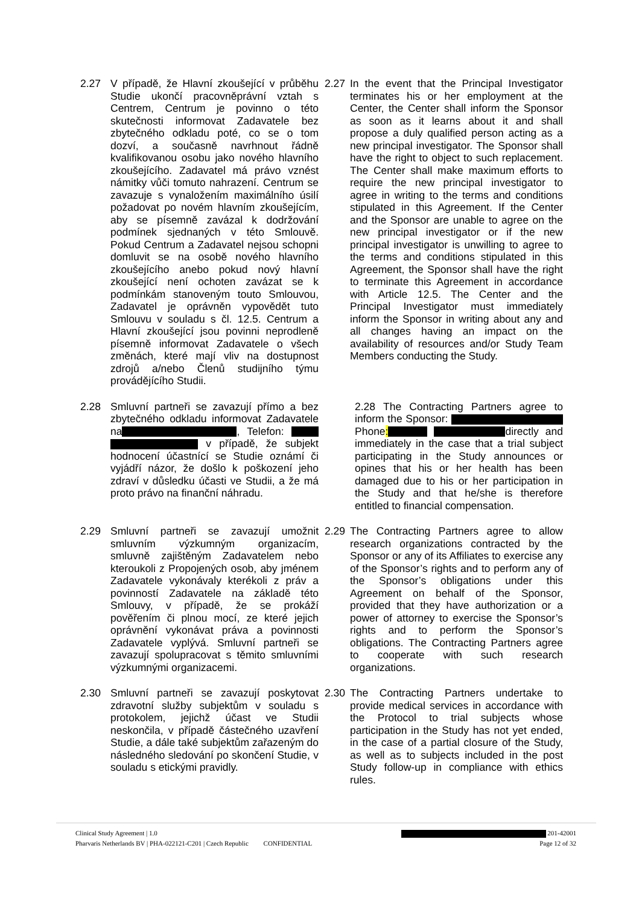2.27 V případě, že Hlavní zkoušející v průběhu Studie ukončí pracovněprávní vztah s Centrem, Centrum je povinno o této skutečnosti informovat Zadavatele bez zbytečného odkladu poté, co se o tom dozví, a současně navrhnout řádně kvalifikovanou osobu jako nového hlavního zkoušejícího. Zadavatel má právo vznést námitky vůči tomuto nahrazení. Centrum se zavazuje s vynaložením maximálního úsilí požadovat po novém hlavním zkoušejícím, aby se písemně zavázal k dodržování podmínek sjednaných v této Smlouvě. Pokud Centrum a Zadavatel nejsou schopni domluvit se na osobě nového hlavního zkoušejícího anebo pokud nový hlavní zkoušející není ochoten zavázat se k podmínkám stanoveným touto Smlouvou, Zadavatel je oprávněn vypovědět tuto Smlouvu v souladu s čl. 12.5. Centrum a Hlavní zkoušející jsou povinni neprodleně písemně informovat Zadavatele o všech změnách, které mají vliv na dostupnost zdrojů a/nebo Členů studijního týmu provádějícího Studii.
2.27 In the event that the Principal Investigator terminates his or her employment at the Center, the Center shall inform the Sponsor as soon as it learns about it and shall propose a duly qualified person acting as a new principal investigator. The Sponsor shall have the right to object to such replacement. The Center shall make maximum efforts to require the new principal investigator to agree in writing to the terms and conditions stipulated in this Agreement. If the Center and the Sponsor are unable to agree on the new principal investigator or if the new principal investigator is unwilling to agree to the terms and conditions stipulated in this Agreement, the Sponsor shall have the right to terminate this Agreement in accordance with Article 12.5. The Center and the Principal Investigator must immediately inform the Sponsor in writing about any and all changes having an impact on the availability of resources and/or Study Team Members conducting the Study.
2.28 Smluvní partneři se zavazují přímo a bez zbytečného odkladu informovat Zadavatele na , Telefon: v případě, že subjekt hodnocení účastnící se Studie oznámí či vyjádří názor, že došlo k poškození jeho zdraví v důsledku účasti ve Studii, a že má proto právo na finanční náhradu.
2.28 The Contracting Partners agree to inform the Sponsor: Phone: directly and immediately in the case that a trial subject participating in the Study announces or opines that his or her health has been damaged due to his or her participation in the Study and that he/she is therefore entitled to financial compensation.
2.29 Smluvní partneři se zavazují umožnit smluvním výzkumným organizacím, smluvně zajištěným Zadavatelem nebo kteroukoli z Propojených osob, aby jménem Zadavatele vykonávaly kterékoli z práv a povinností Zadavatele na základě této Smlouvy, v případě, že se prokáží pověřením či plnou mocí, ze které jejich oprávnění vykonávat práva a povinnosti Zadavatele vyplývá. Smluvní partneři se zavazují spolupracovat s těmito smluvními výzkumnými organizacemi.
2.29 The Contracting Partners agree to allow research organizations contracted by the Sponsor or any of its Affiliates to exercise any of the Sponsor’s rights and to perform any of the Sponsor’s obligations under this Agreement on behalf of the Sponsor, provided that they have authorization or a power of attorney to exercise the Sponsor’s rights and to perform the Sponsor’s obligations. The Contracting Partners agree to cooperate with such research organizations.
2.30 Smluvní partneři se zavazují poskytovat zdravotní služby subjektům v souladu s protokolem, jejichž účast ve Studii neskončila, v případě částečného uzavření Studie, a dále také subjektům zařazeným do následného sledování po skončení Studie, v souladu s etickými pravidly.
2.30 The Contracting Partners undertake to provide medical services in accordance with the Protocol to trial subjects whose participation in the Study has not yet ended, in the case of a partial closure of the Study, as well as to subjects included in the post Study follow-up in compliance with ethics rules.
Clinical Study Agreement | 1.0 201-42001
Pharvaris Netherlands BV | PHA-022121-C201 | Czech Republic CONFIDENTIAL Page 12 of 32